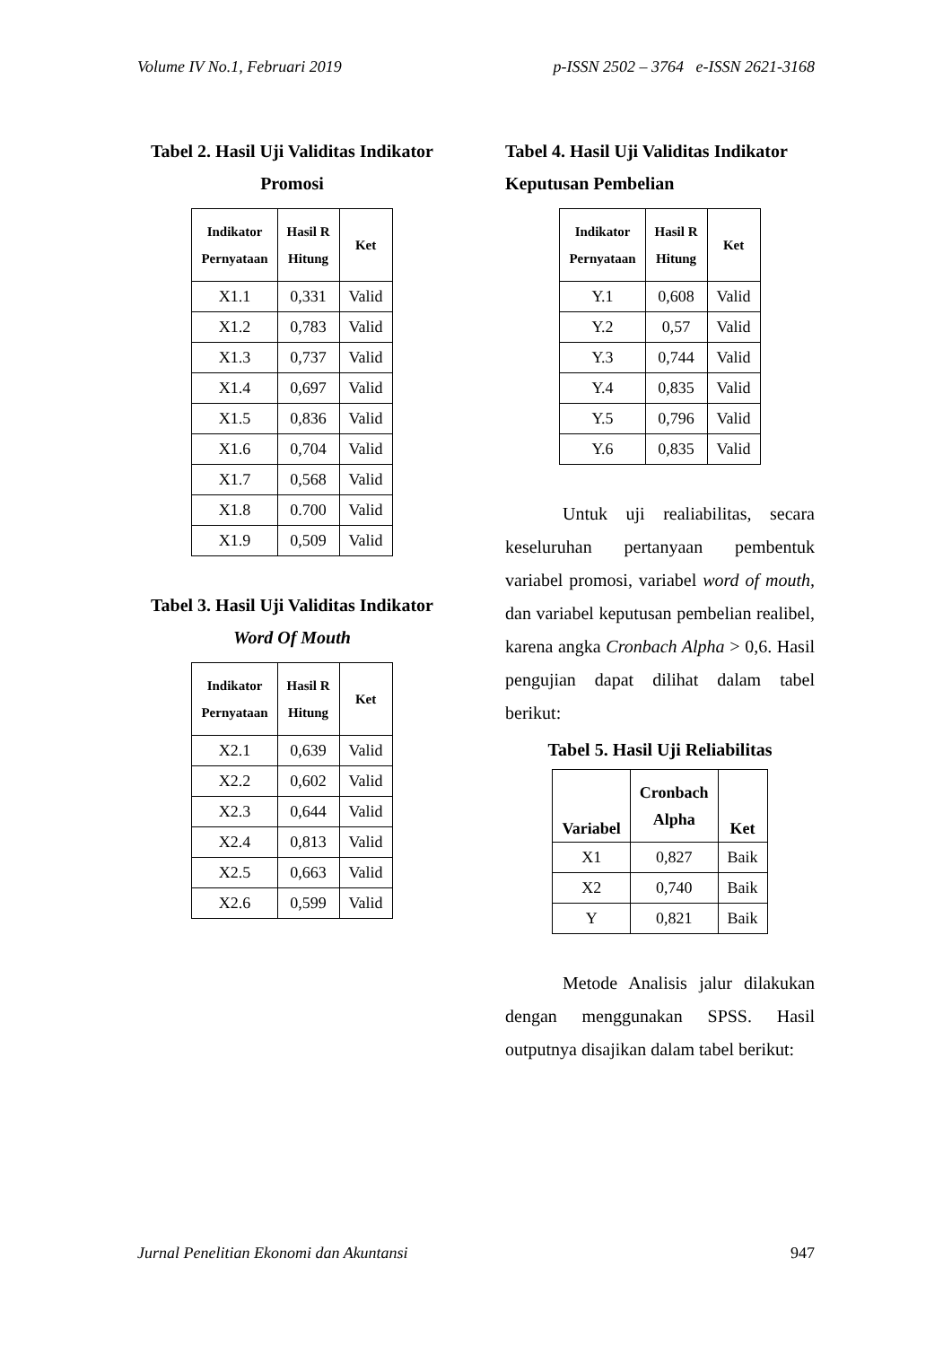Volume IV No.1, Februari 2019 p-ISSN 2502 – 3764 e-ISSN 2621-3168
Tabel 2. Hasil Uji Validitas Indikator
Promosi
| Indikator Pernyataan | Hasil R Hitung | Ket |
| --- | --- | --- |
| X1.1 | 0,331 | Valid |
| X1.2 | 0,783 | Valid |
| X1.3 | 0,737 | Valid |
| X1.4 | 0,697 | Valid |
| X1.5 | 0,836 | Valid |
| X1.6 | 0,704 | Valid |
| X1.7 | 0,568 | Valid |
| X1.8 | 0.700 | Valid |
| X1.9 | 0,509 | Valid |
Tabel 3. Hasil Uji Validitas Indikator
Word Of Mouth
| Indikator Pernyataan | Hasil R Hitung | Ket |
| --- | --- | --- |
| X2.1 | 0,639 | Valid |
| X2.2 | 0,602 | Valid |
| X2.3 | 0,644 | Valid |
| X2.4 | 0,813 | Valid |
| X2.5 | 0,663 | Valid |
| X2.6 | 0,599 | Valid |
Tabel 4. Hasil Uji Validitas Indikator
Keputusan Pembelian
| Indikator Pernyataan | Hasil R Hitung | Ket |
| --- | --- | --- |
| Y.1 | 0,608 | Valid |
| Y.2 | 0,57 | Valid |
| Y.3 | 0,744 | Valid |
| Y.4 | 0,835 | Valid |
| Y.5 | 0,796 | Valid |
| Y.6 | 0,835 | Valid |
Untuk uji realiabilitas, secara keseluruhan pertanyaan pembentuk variabel promosi, variabel word of mouth, dan variabel keputusan pembelian realibel, karena angka Cronbach Alpha > 0,6. Hasil pengujian dapat dilihat dalam tabel berikut:
Tabel 5. Hasil Uji Reliabilitas
| Variabel | Cronbach Alpha | Ket |
| --- | --- | --- |
| X1 | 0,827 | Baik |
| X2 | 0,740 | Baik |
| Y | 0,821 | Baik |
Metode Analisis jalur dilakukan dengan menggunakan SPSS. Hasil outputnya disajikan dalam tabel berikut:
Jurnal Penelitian Ekonomi dan Akuntansi 947